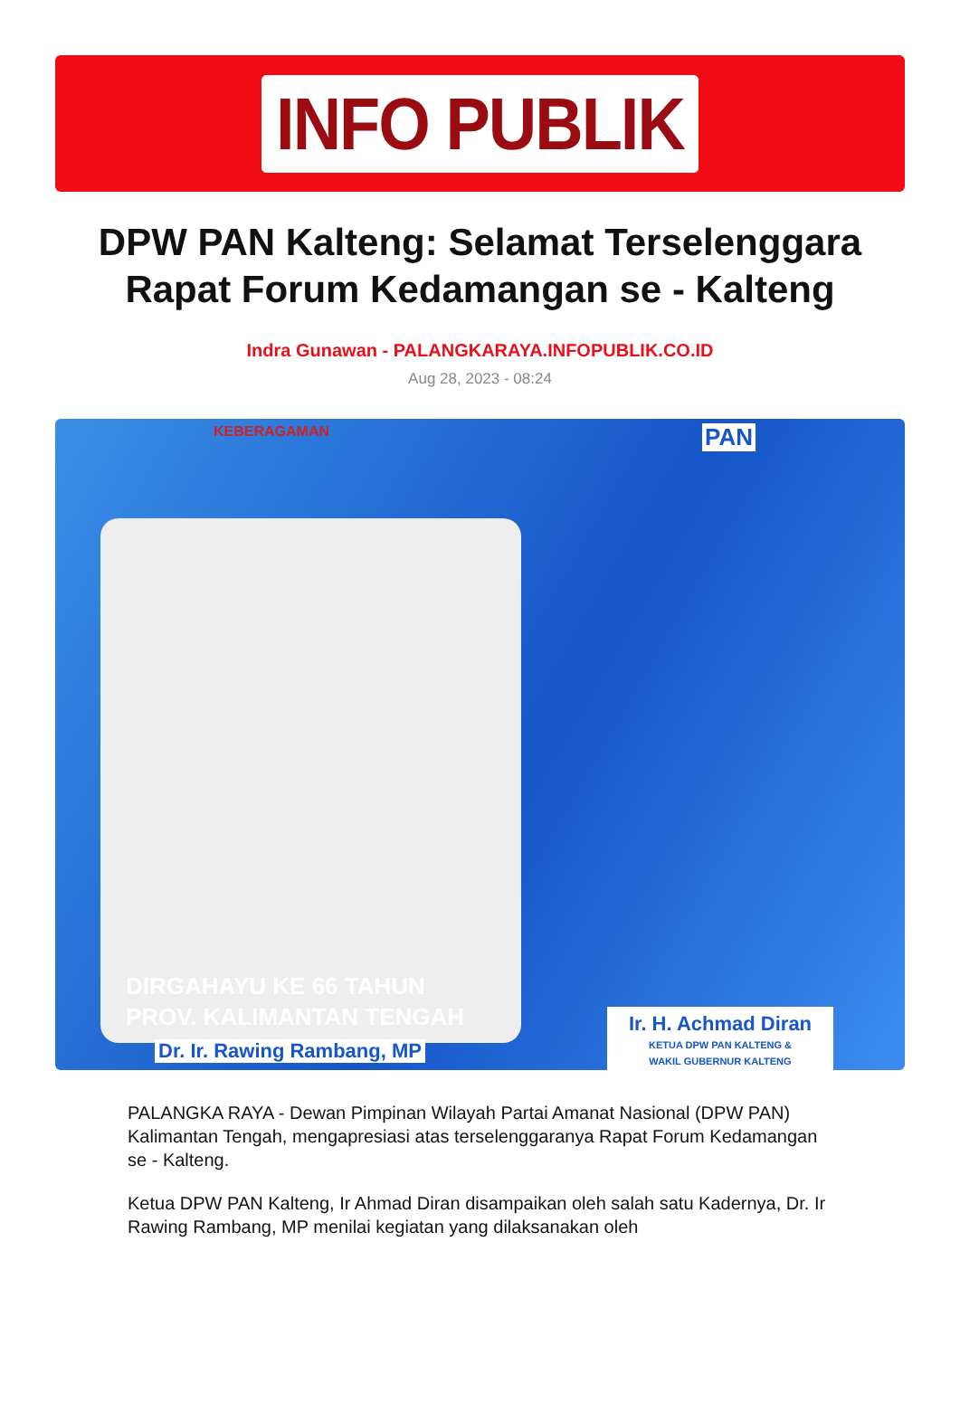INFO PUBLIK
DPW PAN Kalteng: Selamat Terselenggara Rapat Forum Kedamangan se - Kalteng
Indra Gunawan - PALANGKARAYA.INFOPUBLIK.CO.ID
Aug 28, 2023 - 08:24
KEBERAGAMAN PAN
DIRGAHAYU KE 66 TAHUN
PROV. KALIMANTAN TENGAH
Dr. Ir. Rawing Rambang, MP
Ir. H. Achmad Diran
KETUA DPW PAN KALTENG &
WAKIL GUBERNUR KALTENG
PALANGKA RAYA - Dewan Pimpinan Wilayah Partai Amanat Nasional (DPW PAN) Kalimantan Tengah, mengapresiasi atas terselenggaranya Rapat Forum Kedamangan se - Kalteng.
Ketua DPW PAN Kalteng, Ir Ahmad Diran disampaikan oleh salah satu Kadernya, Dr. Ir Rawing Rambang, MP menilai kegiatan yang dilaksanakan oleh